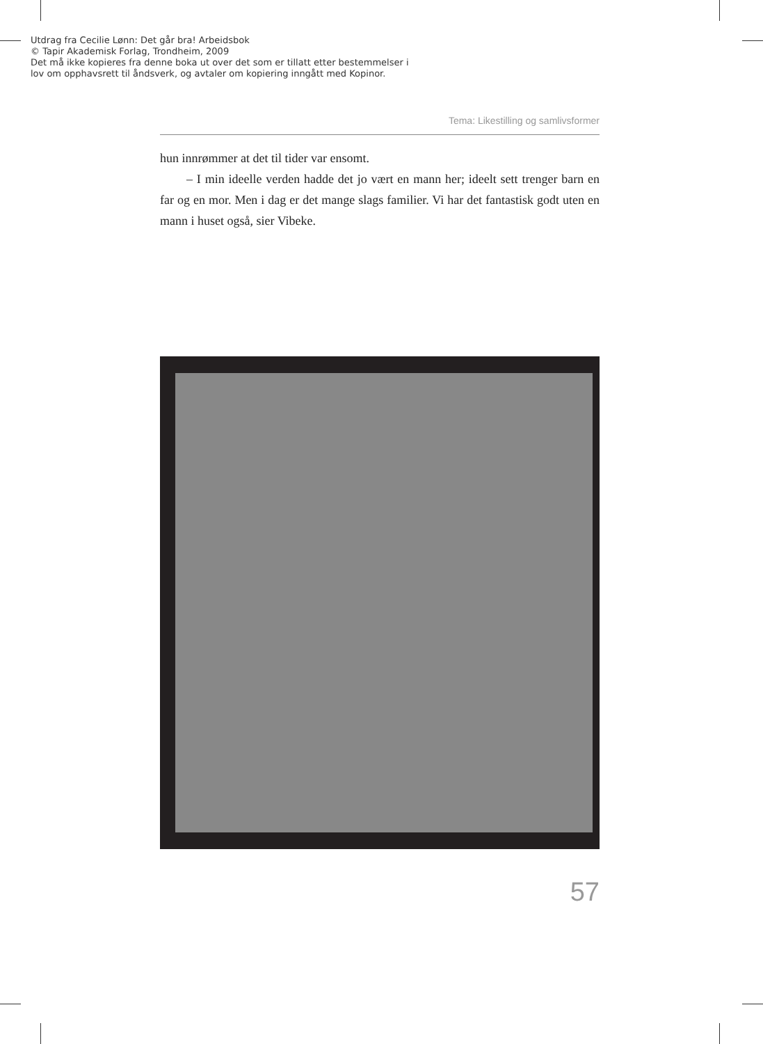Utdrag fra Cecilie Lønn: Det går bra! Arbeidsbok
© Tapir Akademisk Forlag, Trondheim, 2009
Det må ikke kopieres fra denne boka ut over det som er tillatt etter bestemmelser i
lov om opphavsrett til åndsverk, og avtaler om kopiering inngått med Kopinor.
Tema: Likestilling og samlivsformer
hun innrømmer at det til tider var ensomt.
– I min ideelle verden hadde det jo vært en mann her; ideelt sett trenger barn en far og en mor. Men i dag er det mange slags familier. Vi har det fantastisk godt uten en mann i huset også, sier Vibeke.
57